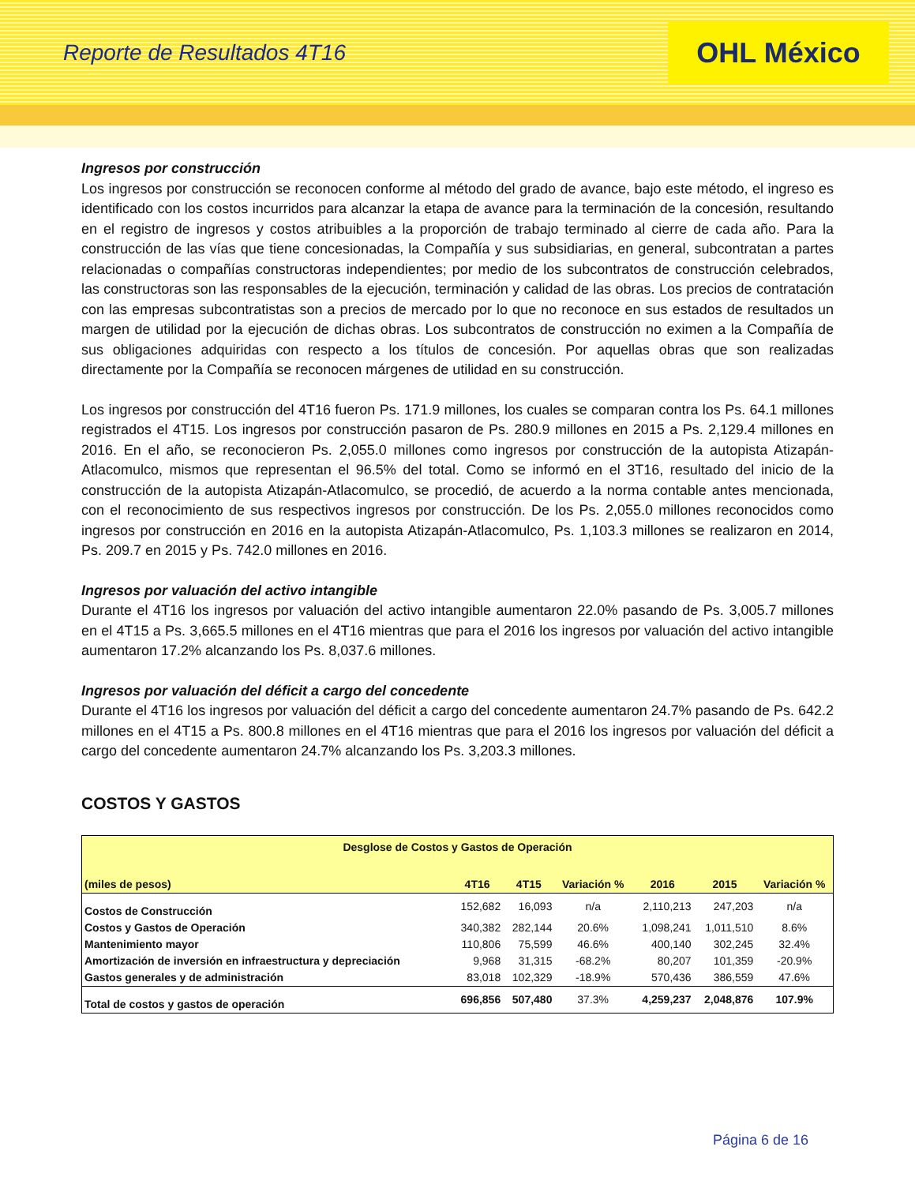Reporte de Resultados 4T16
OHL México
Ingresos por construcción
Los ingresos por construcción se reconocen conforme al método del grado de avance, bajo este método, el ingreso es identificado con los costos incurridos para alcanzar la etapa de avance para la terminación de la concesión, resultando en el registro de ingresos y costos atribuibles a la proporción de trabajo terminado al cierre de cada año. Para la construcción de las vías que tiene concesionadas, la Compañía y sus subsidiarias, en general, subcontratan a partes relacionadas o compañías constructoras independientes; por medio de los subcontratos de construcción celebrados, las constructoras son las responsables de la ejecución, terminación y calidad de las obras. Los precios de contratación con las empresas subcontratistas son a precios de mercado por lo que no reconoce en sus estados de resultados un margen de utilidad por la ejecución de dichas obras. Los subcontratos de construcción no eximen a la Compañía de sus obligaciones adquiridas con respecto a los títulos de concesión. Por aquellas obras que son realizadas directamente por la Compañía se reconocen márgenes de utilidad en su construcción.
Los ingresos por construcción del 4T16 fueron Ps. 171.9 millones, los cuales se comparan contra los Ps. 64.1 millones registrados el 4T15. Los ingresos por construcción pasaron de Ps. 280.9 millones en 2015 a Ps. 2,129.4 millones en 2016. En el año, se reconocieron Ps. 2,055.0 millones como ingresos por construcción de la autopista Atizapán-Atlacomulco, mismos que representan el 96.5% del total. Como se informó en el 3T16, resultado del inicio de la construcción de la autopista Atizapán-Atlacomulco, se procedió, de acuerdo a la norma contable antes mencionada, con el reconocimiento de sus respectivos ingresos por construcción. De los Ps. 2,055.0 millones reconocidos como ingresos por construcción en 2016 en la autopista Atizapán-Atlacomulco, Ps. 1,103.3 millones se realizaron en 2014, Ps. 209.7 en 2015 y Ps. 742.0 millones en 2016.
Ingresos por valuación del activo intangible
Durante el 4T16 los ingresos por valuación del activo intangible aumentaron 22.0% pasando de Ps. 3,005.7 millones en el 4T15 a Ps. 3,665.5 millones en el 4T16 mientras que para el 2016 los ingresos por valuación del activo intangible aumentaron 17.2% alcanzando los Ps. 8,037.6 millones.
Ingresos por valuación del déficit a cargo del concedente
Durante el 4T16 los ingresos por valuación del déficit a cargo del concedente aumentaron 24.7% pasando de Ps. 642.2 millones en el 4T15 a Ps. 800.8 millones en el 4T16 mientras que para el 2016 los ingresos por valuación del déficit a cargo del concedente aumentaron 24.7% alcanzando los Ps. 3,203.3 millones.
COSTOS Y GASTOS
| Desglose de Costos y Gastos de Operación | | | | | | |
| --- | --- | --- | --- | --- | --- | --- |
| (miles de pesos) | 4T16 | 4T15 | Variación % | 2016 | 2015 | Variación % |
| Costos de Construcción | 152,682 | 16,093 | n/a | 2,110,213 | 247,203 | n/a |
| Costos y Gastos de Operación | 340,382 | 282,144 | 20.6% | 1,098,241 | 1,011,510 | 8.6% |
| Mantenimiento mayor | 110,806 | 75,599 | 46.6% | 400,140 | 302,245 | 32.4% |
| Amortización de inversión en infraestructura y depreciación | 9,968 | 31,315 | -68.2% | 80,207 | 101,359 | -20.9% |
| Gastos generales y de administración | 83,018 | 102,329 | -18.9% | 570,436 | 386,559 | 47.6% |
| Total de costos y gastos de operación | 696,856 | 507,480 | 37.3% | 4,259,237 | 2,048,876 | 107.9% |
Página 6 de 16